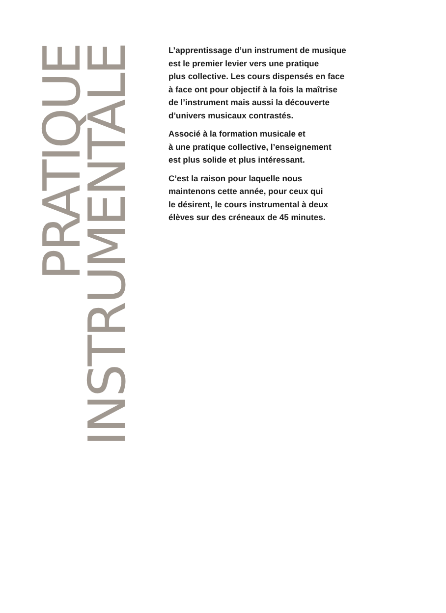PRATIQUE
INSTRUMENTALE
L’apprentissage d’un instrument de musique
est le premier levier vers une pratique
plus collective. Les cours dispensés en face
à face ont pour objectif à la fois la maîtrise
de l’instrument mais aussi la découverte
d’univers musicaux contrastés.
Associé à la formation musicale et
à une pratique collective, l’enseignement
est plus solide et plus intéressant.
C’est la raison pour laquelle nous
maintenons cette année, pour ceux qui
le désirent, le cours instrumental à deux
élèves sur des créneaux de 45 minutes.